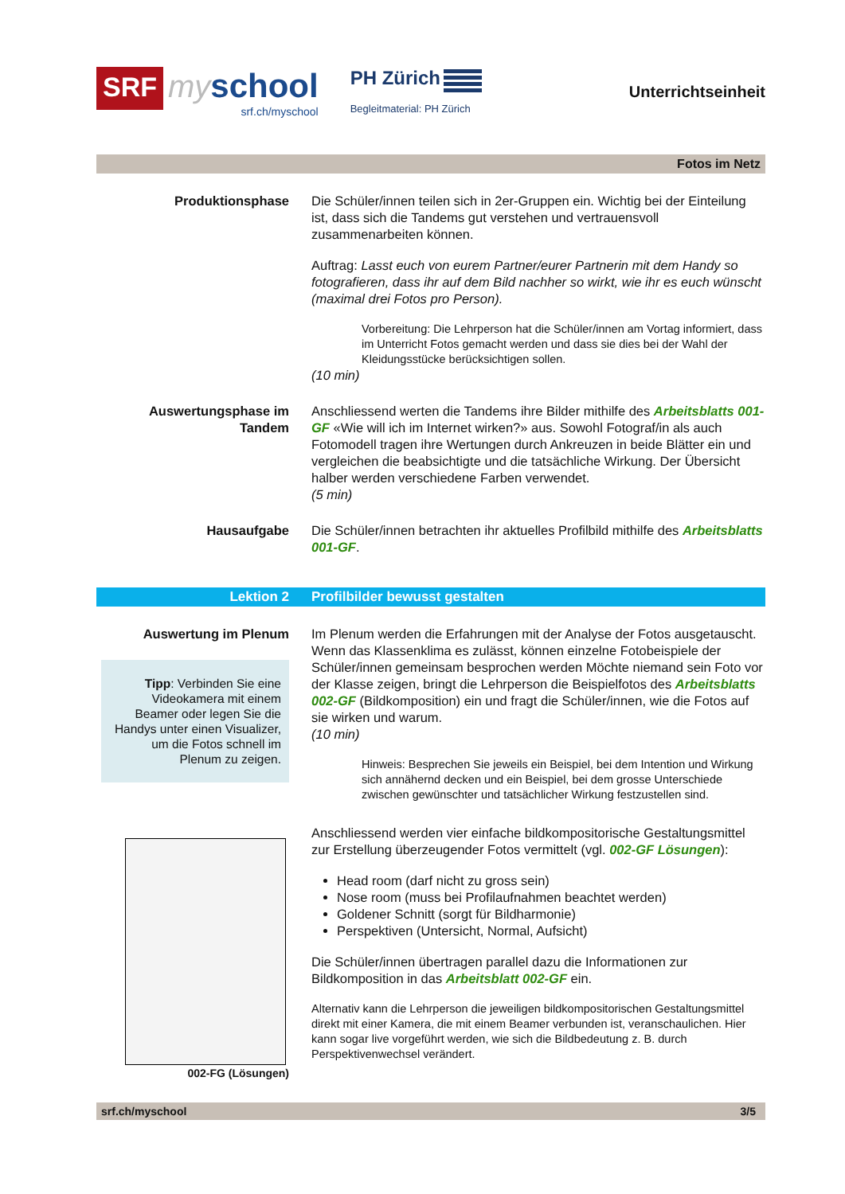SRF
my school
srf.ch/myschool
PH Zürich
Begleitmaterial: PH Zürich
Unterrichtseinheit
Fotos im Netz
Produktionsphase Die Schüler/innen teilen sich in 2er-Gruppen ein. Wichtig bei der Einteilung ist, dass sich die Tandems gut verstehen und vertrauensvoll zusammenarbeiten können.
Auftrag: Lasst euch von eurem Partner/eurer Partnerin mit dem Handy so fotografieren, dass ihr auf dem Bild nachher so wirkt, wie ihr es euch wünscht (maximal drei Fotos pro Person).
Vorbereitung: Die Lehrperson hat die Schüler/innen am Vortag informiert, dass im Unterricht Fotos gemacht werden und dass sie dies bei der Wahl der Kleidungsstücke berücksichtigen sollen.
(10 min)
Auswertungsphase im Tandem
Anschliessend werten die Tandems ihre Bilder mithilfe des Arbeitsblatts 001-GF «Wie will ich im Internet wirken?» aus. Sowohl Fotograf/in als auch Fotomodell tragen ihre Wertungen durch Ankreuzen in beide Blätter ein und vergleichen die beabsichtigte und die tatsächliche Wirkung. Der Übersicht halber werden verschiedene Farben verwendet.
(5 min)
Hausaufgabe Die Schüler/innen betrachten ihr aktuelles Profilbild mithilfe des Arbeitsblatts 001-GF.
Lektion 2 Profilbilder bewusst gestalten
Auswertung im Plenum
Tipp: Verbinden Sie eine Videokamera mit einem Beamer oder legen Sie die Handys unter einen Visualizer, um die Fotos schnell im Plenum zu zeigen.
002-FG (Lösungen)
Im Plenum werden die Erfahrungen mit der Analyse der Fotos ausgetauscht. Wenn das Klassenklima es zulässt, können einzelne Fotobeispiele der Schüler/innen gemeinsam besprochen werden Möchte niemand sein Foto vor der Klasse zeigen, bringt die Lehrperson die Beispielfotos des Arbeitsblatts 002-GF (Bildkomposition) ein und fragt die Schüler/innen, wie die Fotos auf sie wirken und warum.
(10 min)
Hinweis: Besprechen Sie jeweils ein Beispiel, bei dem Intention und Wirkung sich annähernd decken und ein Beispiel, bei dem grosse Unterschiede zwischen gewünschter und tatsächlicher Wirkung festzustellen sind.
Anschliessend werden vier einfache bildkompositorische Gestaltungsmittel zur Erstellung überzeugender Fotos vermittelt (vgl. 002-GF Lösungen):
Head room (darf nicht zu gross sein)
Nose room (muss bei Profilaufnahmen beachtet werden)
Goldener Schnitt (sorgt für Bildharmonie)
Perspektiven (Untersicht, Normal, Aufsicht)
Die Schüler/innen übertragen parallel dazu die Informationen zur Bildkomposition in das Arbeitsblatt 002-GF ein.
Alternativ kann die Lehrperson die jeweiligen bildkompositorischen Gestaltungsmittel direkt mit einer Kamera, die mit einem Beamer verbunden ist, veranschaulichen. Hier kann sogar live vorgeführt werden, wie sich die Bildbedeutung z. B. durch Perspektivenwechsel verändert.
srf.ch/myschool 3/5